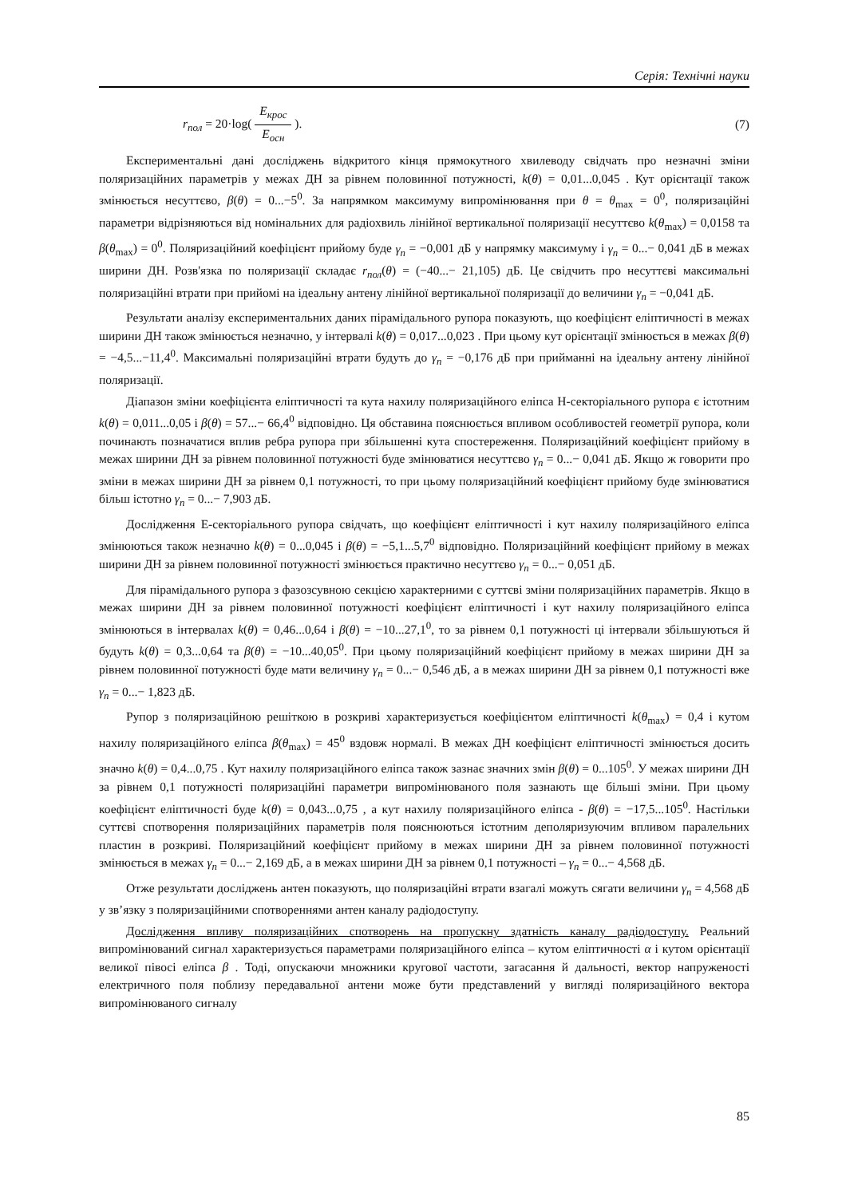Серія: Технічні науки
r<sub>пол</sub> = 20·log( E<sub>крос</sub> E<sub>осн</sub> ). (7)
Експериментальні дані досліджень відкритого кінця прямокутного хвилеводу свідчать про незначні зміни поляризаційних параметрів у межах ДН за рівнем половинної потужності, k(θ) = 0,01...0,045 . Кут орієнтації також змінюється несуттєво, β(θ) = 0...−5<sup>0</sup>. За напрямком максимуму випромінювання при θ = θ<sub>max</sub> = 0<sup>0</sup>, поляризаційні параметри відрізняються від номінальних для радіохвиль лінійної вертикальної поляризації несуттєво k(θ<sub>max</sub>) = 0,0158 та β(θ<sub>max</sub>) = 0<sup>0</sup>. Поляризаційний коефіцієнт прийому буде γ<sub>п</sub> = −0,001 дБ у напрямку максимуму і γ<sub>п</sub> = 0...− 0,041 дБ в межах ширини ДН. Розв'язка по поляризації складає r<sub>пол</sub>(θ) = (−40...− 21,105) дБ. Це свідчить про несуттєві максимальні поляризаційні втрати при прийомі на ідеальну антену лінійної вертикальної поляризації до величини γ<sub>п</sub> = −0,041 дБ.
Результати аналізу експериментальних даних пірамідального рупора показують, що коефіцієнт еліптичності в межах ширини ДН також змінюється незначно, у інтервалі k(θ) = 0,017...0,023 . При цьому кут орієнтації змінюється в межах β(θ) = −4,5...−11,4<sup>0</sup>. Максимальні поляризаційні втрати будуть до γ<sub>п</sub> = −0,176 дБ при прийманні на ідеальну антену лінійної поляризації.
Діапазон зміни коефіцієнта еліптичності та кута нахилу поляризаційного еліпса Н-секторіального рупора є істотним k(θ) = 0,011...0,05 і β(θ) = 57...− 66,4<sup>0</sup> відповідно. Ця обставина пояснюється впливом особливостей геометрії рупора, коли починають позначатися вплив ребра рупора при збільшенні кута спостереження. Поляризаційний коефіцієнт прийому в межах ширини ДН за рівнем половинної потужності буде змінюватися несуттєво γ<sub>п</sub> = 0...− 0,041 дБ. Якщо ж говорити про зміни в межах ширини ДН за рівнем 0,1 потужності, то при цьому поляризаційний коефіцієнт прийому буде змінюватися більш істотно γ<sub>п</sub> = 0...− 7,903 дБ.
Дослідження Е-секторіального рупора свідчать, що коефіцієнт еліптичності і кут нахилу поляризаційного еліпса змінюються також незначно k(θ) = 0...0,045 і β(θ) = −5,1...5,7<sup>0</sup> відповідно. Поляризаційний коефіцієнт прийому в межах ширини ДН за рівнем половинної потужності змінюється практично несуттєво γ<sub>п</sub> = 0...− 0,051 дБ.
Для пірамідального рупора з фазозсувною секцією характерними є суттєві зміни поляризаційних параметрів. Якщо в межах ширини ДН за рівнем половинної потужності коефіцієнт еліптичності і кут нахилу поляризаційного еліпса змінюються в інтервалах k(θ) = 0,46...0,64 і β(θ) = −10...27,1<sup>0</sup>, то за рівнем 0,1 потужності ці інтервали збільшуються й будуть k(θ) = 0,3...0,64 та β(θ) = −10...40,05<sup>0</sup>. При цьому поляризаційний коефіцієнт прийому в межах ширини ДН за рівнем половинної потужності буде мати величину γ<sub>п</sub> = 0...− 0,546 дБ, а в межах ширини ДН за рівнем 0,1 потужності вже γ<sub>п</sub> = 0...− 1,823 дБ.
Рупор з поляризаційною решіткою в розкриві характеризується коефіцієнтом еліптичності k(θ<sub>max</sub>) = 0,4 і кутом нахилу поляризаційного еліпса β(θ<sub>max</sub>) = 45<sup>0</sup> вздовж нормалі. В межах ДН коефіцієнт еліптичності змінюється досить значно k(θ) = 0,4...0,75 . Кут нахилу поляризаційного еліпса також зазнає значних змін β(θ) = 0...105<sup>0</sup>. У межах ширини ДН за рівнем 0,1 потужності поляризаційні параметри випромінюваного поля зазнають ще більші зміни. При цьому коефіцієнт еліптичності буде k(θ) = 0,043...0,75 , а кут нахилу поляризаційного еліпса - β(θ) = −17,5...105<sup>0</sup>. Настільки суттєві спотворення поляризаційних параметрів поля пояснюються істотним деполяризуючим впливом паралельних пластин в розкриві. Поляризаційний коефіцієнт прийому в межах ширини ДН за рівнем половинної потужності змінюється в межах γ<sub>п</sub> = 0...− 2,169 дБ, а в межах ширини ДН за рівнем 0,1 потужності – γ<sub>п</sub> = 0...− 4,568 дБ.
Отже результати досліджень антен показують, що поляризаційні втрати взагалі можуть сягати величини γ<sub>п</sub> = 4,568 дБ у зв’язку з поляризаційними спотвореннями антен каналу радіодоступу.
Дослідження впливу поляризаційних спотворень на пропускну здатність каналу радіодоступу. Реальний випромінюваний сигнал характеризується параметрами поляризаційного еліпса – кутом еліптичності α і кутом орієнтації великої півосі еліпса β . Тоді, опускаючи множники кругової частоти, загасання й дальності, вектор напруженості електричного поля поблизу передавальної антени може бути представлений у вигляді поляризаційного вектора випромінюваного сигналу
85